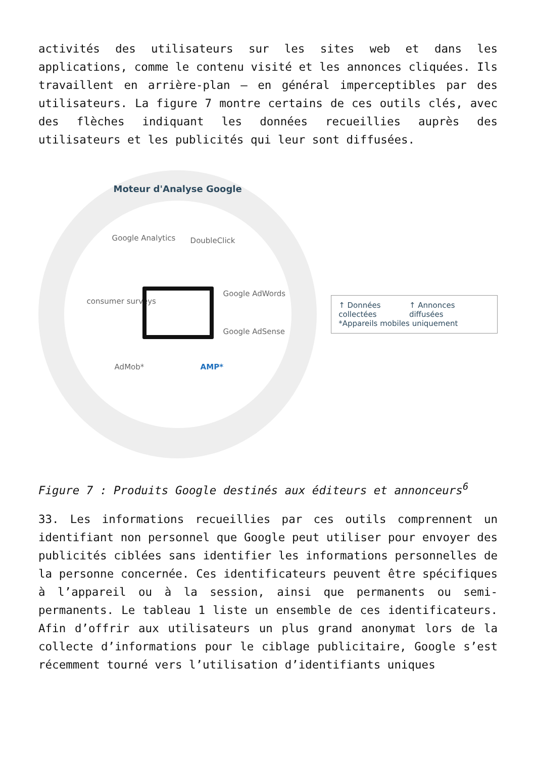activités des utilisateurs sur les sites web et dans les applications, comme le contenu visité et les annonces cliquées. Ils travaillent en arrière-plan – en général imperceptibles par des utilisateurs. La figure 7 montre certains de ces outils clés, avec des flèches indiquant les données recueillies auprès des utilisateurs et les publicités qui leur sont diffusées.
Moteur d'Analyse Google
Google Analytics DoubleClick
consumer surveys
Google AdWords
Google AdSense
AdMob* AMP*
↑ Données collectées ↑ Annonces diffusées
*Appareils mobiles uniquement
Figure 7 : Produits Google destinés aux éditeurs et annonceurs<sup>6</sup>
33. Les informations recueillies par ces outils comprennent un identifiant non personnel que Google peut utiliser pour envoyer des publicités ciblées sans identifier les informations personnelles de la personne concernée. Ces identificateurs peuvent être spécifiques à l’appareil ou à la session, ainsi que permanents ou semi-permanents. Le tableau 1 liste un ensemble de ces identificateurs. Afin d’offrir aux utilisateurs un plus grand anonymat lors de la collecte d’informations pour le ciblage publicitaire, Google s’est récemment tourné vers l’utilisation d’identifiants uniques